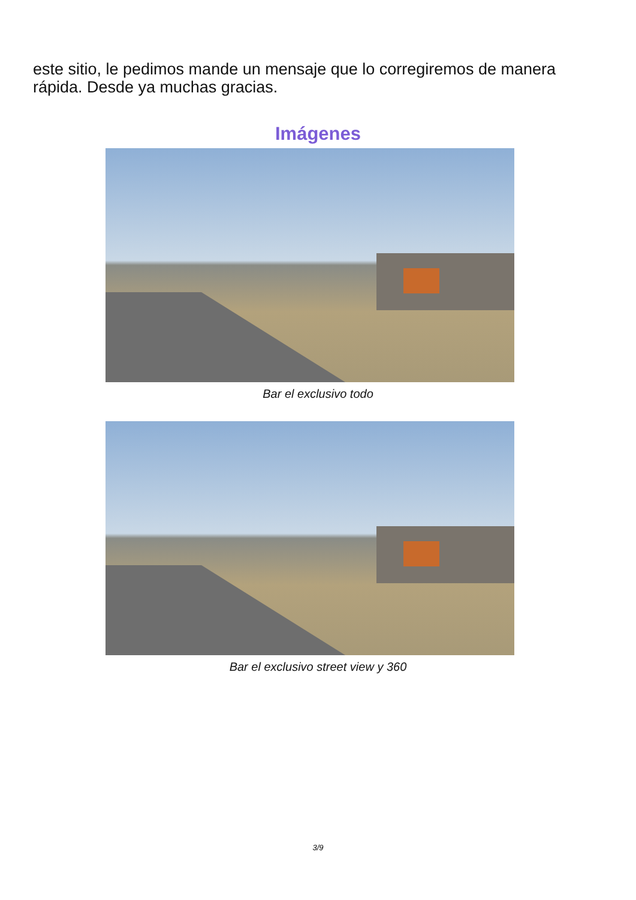este sitio, le pedimos mande un mensaje que lo corregiremos de manera rápida. Desde ya muchas gracias.
Imágenes
Bar el exclusivo todo
Bar el exclusivo street view y 360
3/9